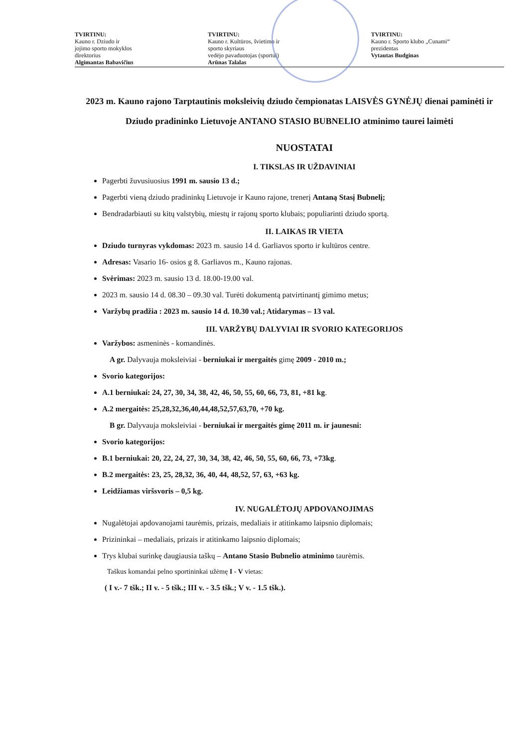TVIRTINU:
Kauno r. Dziudo ir
jojimo sporto mokyklos
direktorius
Algimantas Babavičius
TVIRTINU:
Kauno r. Kultūros, švietimo ir
sporto skyriaus
vedėjo pavaduotojas (sportui)
Arūnas Talalas
TVIRTINU:
Kauno r. Sporto klubo „Cunami“
prezidentas
Vytautas Budginas
2023 m. Kauno rajono Tarptautinis moksleivių dziudo čempionatas LAISVĖS GYNĖJŲ dienai paminėti ir Dziudo pradininko Lietuvoje ANTANO STASIO BUBNELIO atminimo taurei laimėti
NUOSTATAI
I. TIKSLAS IR UŽDAVINIAI
Pagerbti žuvusiuosius 1991 m. sausio 13 d.;
Pagerbti vieną dziudo pradininkų Lietuvoje ir Kauno rajone, trenerį Antaną Stasį Bubnelį;
Bendradarbiauti su kitų valstybių, miestų ir rajonų sporto klubais; populiarinti dziudo sportą.
II. LAIKAS IR VIETA
Dziudo turnyras vykdomas: 2023 m. sausio 14 d. Garliavos sporto ir kultūros centre.
Adresas: Vasario 16- osios g 8. Garliavos m., Kauno rajonas.
Svėrimas: 2023 m. sausio 13 d. 18.00-19.00 val.
2023 m. sausio 14 d. 08.30 – 09.30 val. Turėti dokumentą patvirtinantį gimimo metus;
Varžybų pradžia : 2023 m. sausio 14 d. 10.30 val.; Atidarymas – 13 val.
III. VARŽYBŲ DALYVIAI IR SVORIO KATEGORIJOS
Varžybos: asmeninės - komandinės.
A gr. Dalyvauja moksleiviai - berniukai ir mergaitės gimę 2009 - 2010 m.;
Svorio kategorijos:
A.1 berniukai: 24, 27, 30, 34, 38, 42, 46, 50, 55, 60, 66, 73, 81, +81 kg.
A.2 mergaitės: 25,28,32,36,40,44,48,52,57,63,70, +70 kg.
B gr. Dalyvauja moksleiviai - berniukai ir mergaitės gimę 2011 m. ir jaunesni:
Svorio kategorijos:
B.1 berniukai: 20, 22, 24, 27, 30, 34, 38, 42, 46, 50, 55, 60, 66, 73, +73kg.
B.2 mergaitės: 23, 25, 28,32, 36, 40, 44, 48,52, 57, 63, +63 kg.
Leidžiamas viršsvoris – 0,5 kg.
IV. NUGALĖTOJŲ APDOVANOJIMAS
Nugalėtojai apdovanojami taurėmis, prizais, medaliais ir atitinkamo laipsnio diplomais;
Prizininkai – medaliais, prizais ir atitinkamo laipsnio diplomais;
Trys klubai surinkę daugiausia taškų – Antano Stasio Bubnelio atminimo taurėmis.
Taškus komandai pelno sportininkai užėmę I - V vietas:
( I v.- 7 tšk.; II v. - 5 tšk.; III v. - 3.5 tšk.; V v. - 1.5 tšk.).